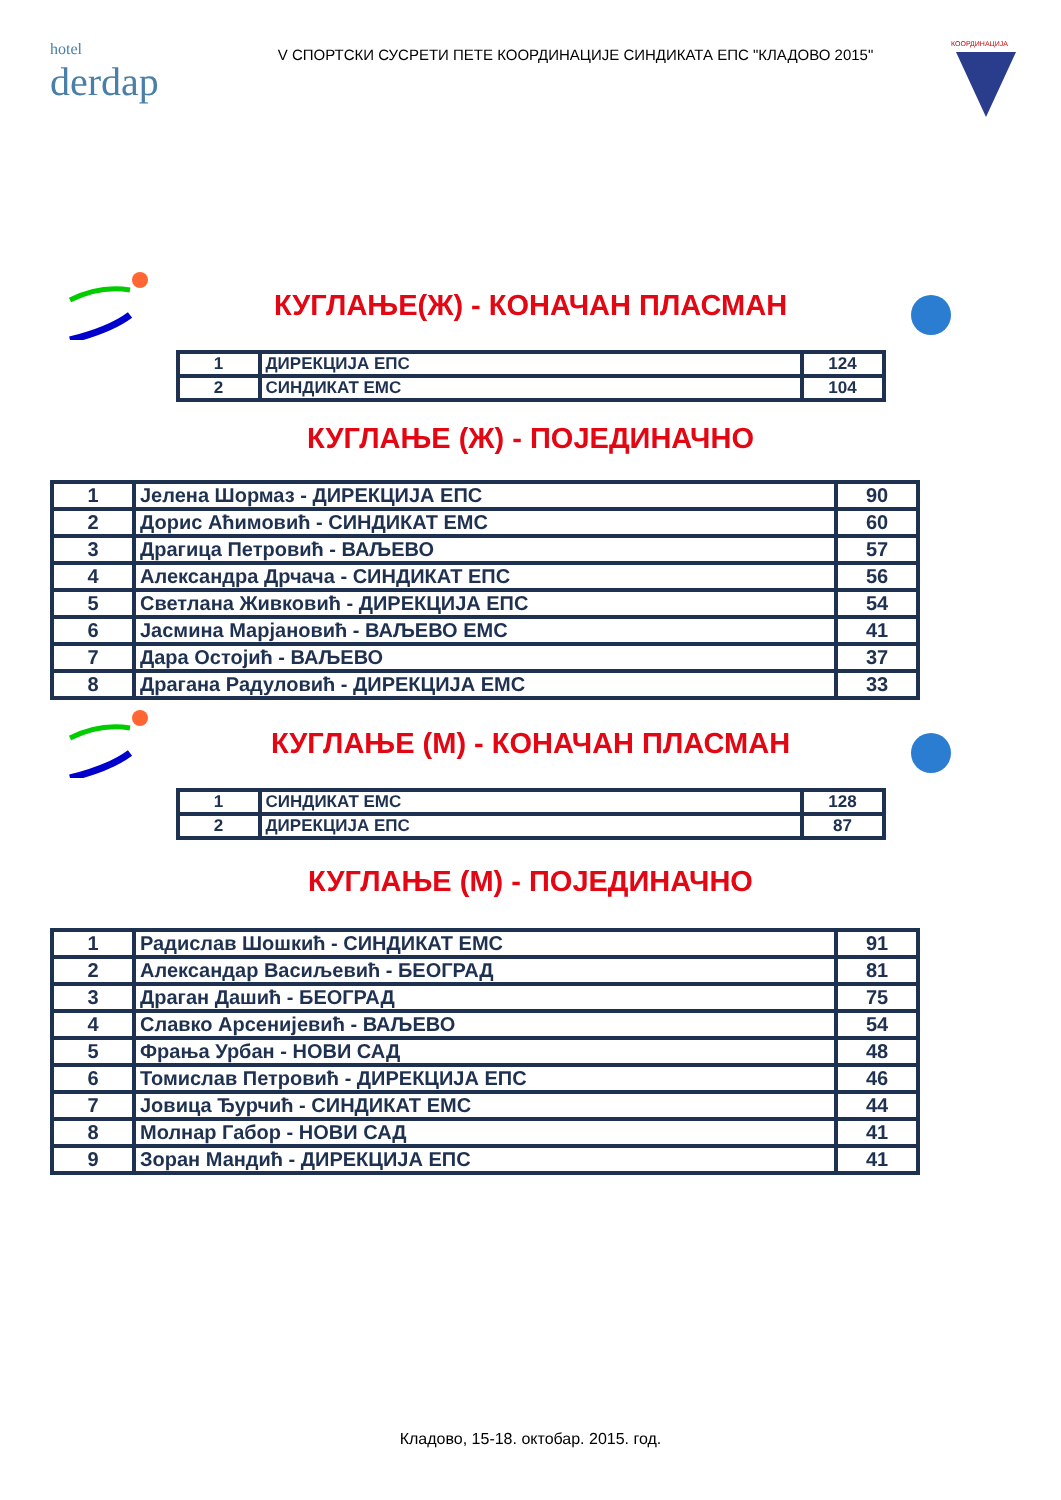hotel
derdap
V СПОРТСКИ СУСРЕТИ ПЕТЕ КООРДИНАЦИЈЕ СИНДИКАТА ЕПС "КЛАДОВО 2015"
КООРДИНАЦИЈА
КУГЛАЊЕ(Ж) - КОНАЧАН ПЛАСМАН
| 1 | ДИРЕКЦИЈА ЕПС | 124 |
| 2 | СИНДИКАТ ЕМС | 104 |
КУГЛАЊЕ (Ж) - ПОЈЕДИНАЧНО
| 1 | Јелена Шормаз - ДИРЕКЦИЈА ЕПС | 90 |
| 2 | Дорис Аћимовић - СИНДИКАТ ЕМС | 60 |
| 3 | Драгица Петровић - ВАЉЕВО | 57 |
| 4 | Александра Дрчача - СИНДИКАТ ЕПС | 56 |
| 5 | Светлана Живковић - ДИРЕКЦИЈА ЕПС | 54 |
| 6 | Јасмина Марјановић - ВАЉЕВО ЕМС | 41 |
| 7 | Дара Остојић - ВАЉЕВО | 37 |
| 8 | Драгана Радуловић - ДИРЕКЦИЈА ЕМС | 33 |
КУГЛАЊЕ (М) - КОНАЧАН ПЛАСМАН
| 1 | СИНДИКАТ ЕМС | 128 |
| 2 | ДИРЕКЦИЈА ЕПС | 87 |
КУГЛАЊЕ (М) - ПОЈЕДИНАЧНО
| 1 | Радислав Шошкић - СИНДИКАТ ЕМС | 91 |
| 2 | Александар Васиљевић - БЕОГРАД | 81 |
| 3 | Драган Дашић - БЕОГРАД | 75 |
| 4 | Славко Арсенијевић - ВАЉЕВО | 54 |
| 5 | Фрања Урбан - НОВИ САД | 48 |
| 6 | Томислав Петровић - ДИРЕКЦИЈА ЕПС | 46 |
| 7 | Јовица Ђурчић - СИНДИКАТ ЕМС | 44 |
| 8 | Молнар Габор - НОВИ САД | 41 |
| 9 | Зоран Мандић - ДИРЕКЦИЈА ЕПС | 41 |
Кладово, 15-18. октобар. 2015. год.